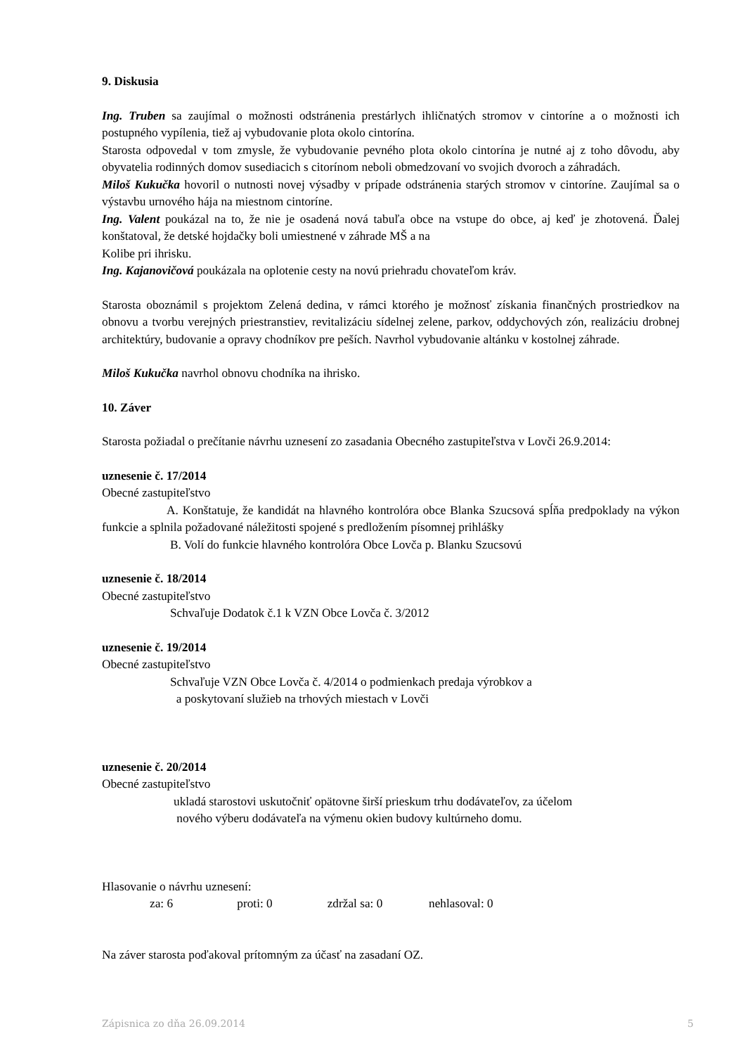9. Diskusia
Ing. Truben sa zaujímal o možnosti odstránenia prestárlych ihličnatých stromov v cintoríne a o možnosti ich postupného vypílenia, tiež aj vybudovanie plota okolo cintorína.
Starosta odpovedal v tom zmysle, že vybudovanie pevného plota okolo cintorína je nutné aj z toho dôvodu, aby obyvatelia rodinných domov susediacich s citorínom neboli obmedzovaní vo svojich dvoroch a záhradách.
Miloš Kukučka hovoril o nutnosti novej výsadby v prípade odstránenia starých stromov v cintoríne. Zaujímal sa o výstavbu urnového hája na miestnom cintoríne.
Ing. Valent poukázal na to, že nie je osadená nová tabuľa obce na vstupe do obce, aj keď je zhotovená. Ďalej konštatoval, že detské hojdačky boli umiestnené v záhrade MŠ a na
Kolibe pri ihrisku.
Ing. Kajanovičová poukázala na oplotenie cesty na novú priehradu chovateľom kráv.
Starosta oboznámil s projektom Zelená dedina, v rámci ktorého je možnosť získania finančných prostriedkov na obnovu a tvorbu verejných priestranstiev, revitalizáciu sídelnej zelene, parkov, oddychových zón, realizáciu drobnej architektúry, budovanie a opravy chodníkov pre peších. Navrhol vybudovanie altánku v kostolnej záhrade.
Miloš Kukučka navrhol obnovu chodníka na ihrisko.
10. Záver
Starosta požiadal o prečítanie návrhu uznesení zo zasadania Obecného zastupiteľstva v Lovči 26.9.2014:
uznesenie č. 17/2014
Obecné zastupiteľstvo
A. Konštatuje, že kandidát na hlavného kontrolóra obce Blanka Szucsová spĺňa predpoklady na výkon funkcie a splnila požadované náležitosti spojené s predložením písomnej prihlášky
B. Volí do funkcie hlavného kontrolóra Obce Lovča p. Blanku Szucsovú
uznesenie č. 18/2014
Obecné zastupiteľstvo
Schvaľuje Dodatok č.1 k VZN Obce Lovča č. 3/2012
uznesenie č. 19/2014
Obecné zastupiteľstvo
Schvaľuje VZN Obce Lovča č. 4/2014 o podmienkach predaja výrobkov a
a poskytovaní služieb na trhových miestach v Lovči
uznesenie č. 20/2014
Obecné zastupiteľstvo
ukladá starostovi uskutočniť opätovne širší prieskum trhu dodávateľov, za účelom
nového výberu dodávateľa na výmenu okien budovy kultúrneho domu.
Hlasovanie o návrhu uznesení:
za: 6 proti: 0 zdržal sa: 0 nehlasoval: 0
Na záver starosta poďakoval prítomným za účasť na zasadaní OZ.
Zápisnica zo dňa 26.09.2014 5